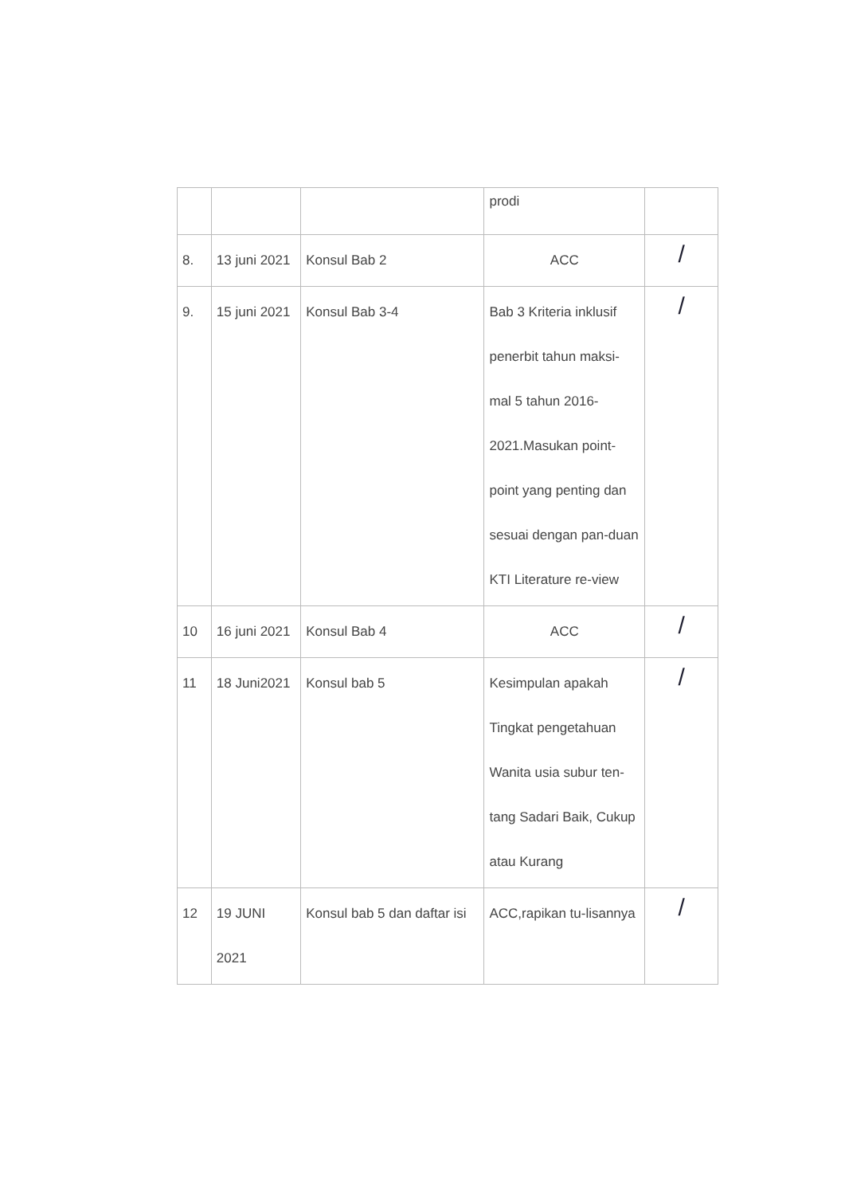| | | | prodi | |
| 8. | 13 juni 2021 | Konsul Bab 2 | ACC | / |
| 9. | 15 juni 2021 | Konsul Bab 3-4 | Bab 3 Kriteria inklusif penerbit tahun maksi-mal 5 tahun 2016-2021.Masukan point-point yang penting dan sesuai dengan pan-duan KTI Literature re-view | / |
| 10 | 16 juni 2021 | Konsul Bab 4 | ACC | / |
| 11 | 18 Juni2021 | Konsul bab 5 | Kesimpulan apakah Tingkat pengetahuan Wanita usia subur ten-tang Sadari Baik, Cukup atau Kurang | / |
| 12 | 19 JUNI 2021 | Konsul bab 5 dan daftar isi | ACC,rapikan tu-lisannya | / |